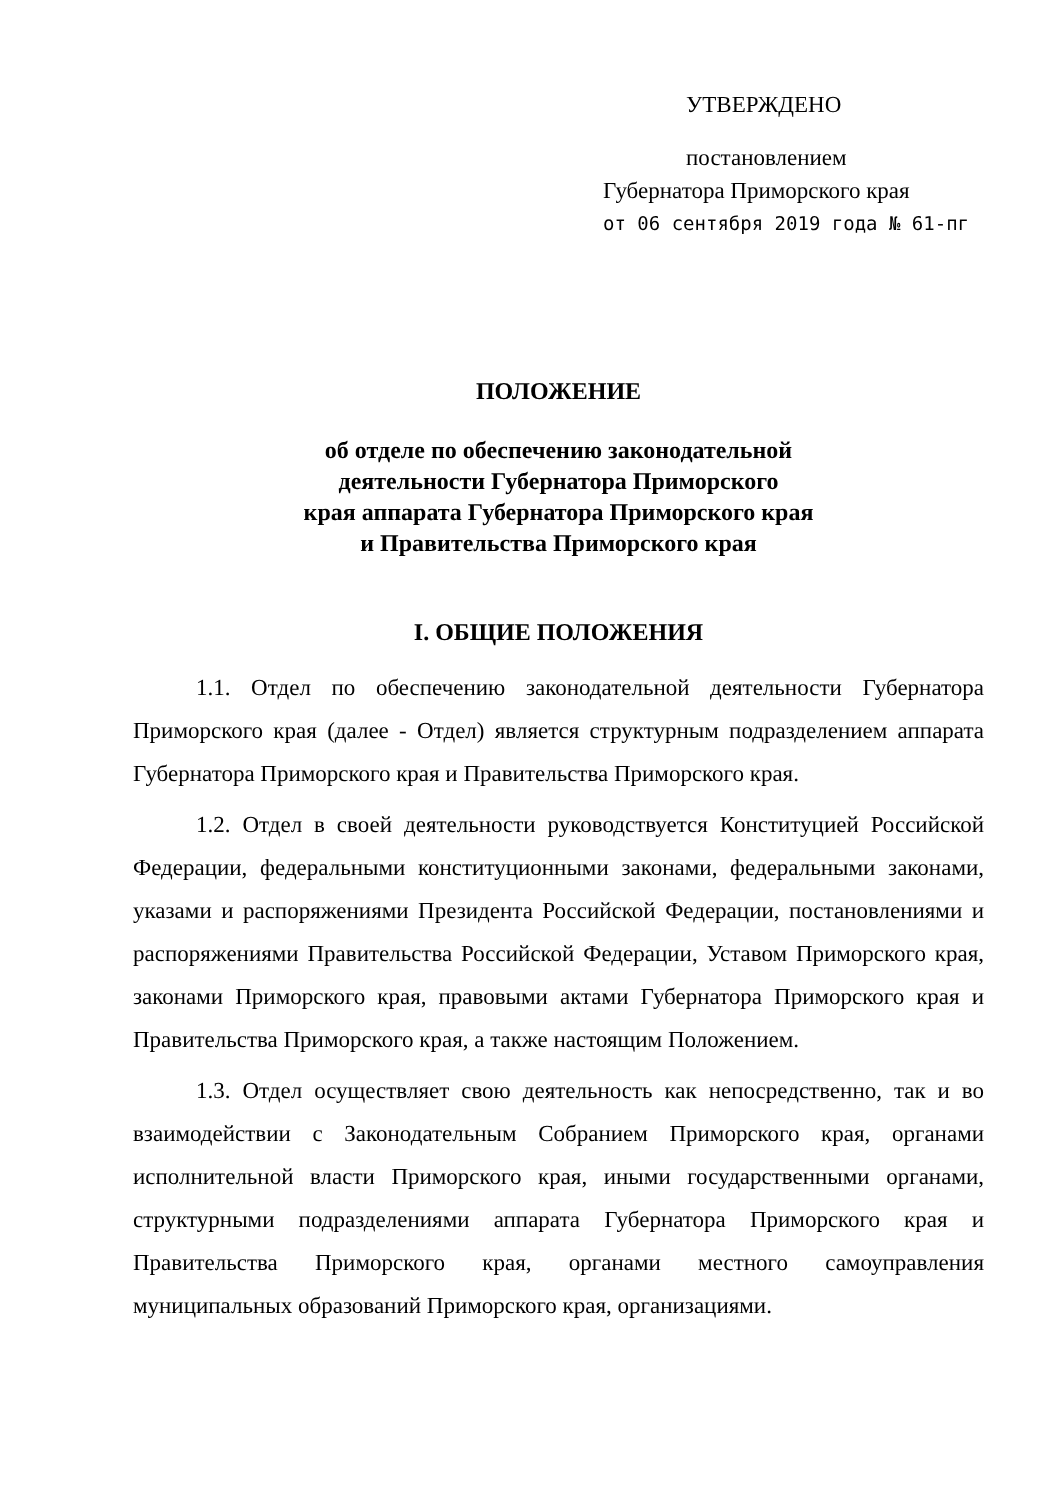УТВЕРЖДЕНО
постановлением
Губернатора Приморского края
от 06 сентября 2019 года № 61-пг
ПОЛОЖЕНИЕ
об отделе по обеспечению законодательной
деятельности Губернатора Приморского
края аппарата Губернатора Приморского края
и Правительства Приморского края
I. ОБЩИЕ ПОЛОЖЕНИЯ
1.1. Отдел по обеспечению законодательной деятельности Губернатора Приморского края (далее - Отдел) является структурным подразделением аппарата Губернатора Приморского края и Правительства Приморского края.
1.2. Отдел в своей деятельности руководствуется Конституцией Российской Федерации, федеральными конституционными законами, федеральными законами, указами и распоряжениями Президента Российской Федерации, постановлениями и распоряжениями Правительства Российской Федерации, Уставом Приморского края, законами Приморского края, правовыми актами Губернатора Приморского края и Правительства Приморского края, а также настоящим Положением.
1.3. Отдел осуществляет свою деятельность как непосредственно, так и во взаимодействии с Законодательным Собранием Приморского края, органами исполнительной власти Приморского края, иными государственными органами, структурными подразделениями аппарата Губернатора Приморского края и Правительства Приморского края, органами местного самоуправления муниципальных образований Приморского края, организациями.